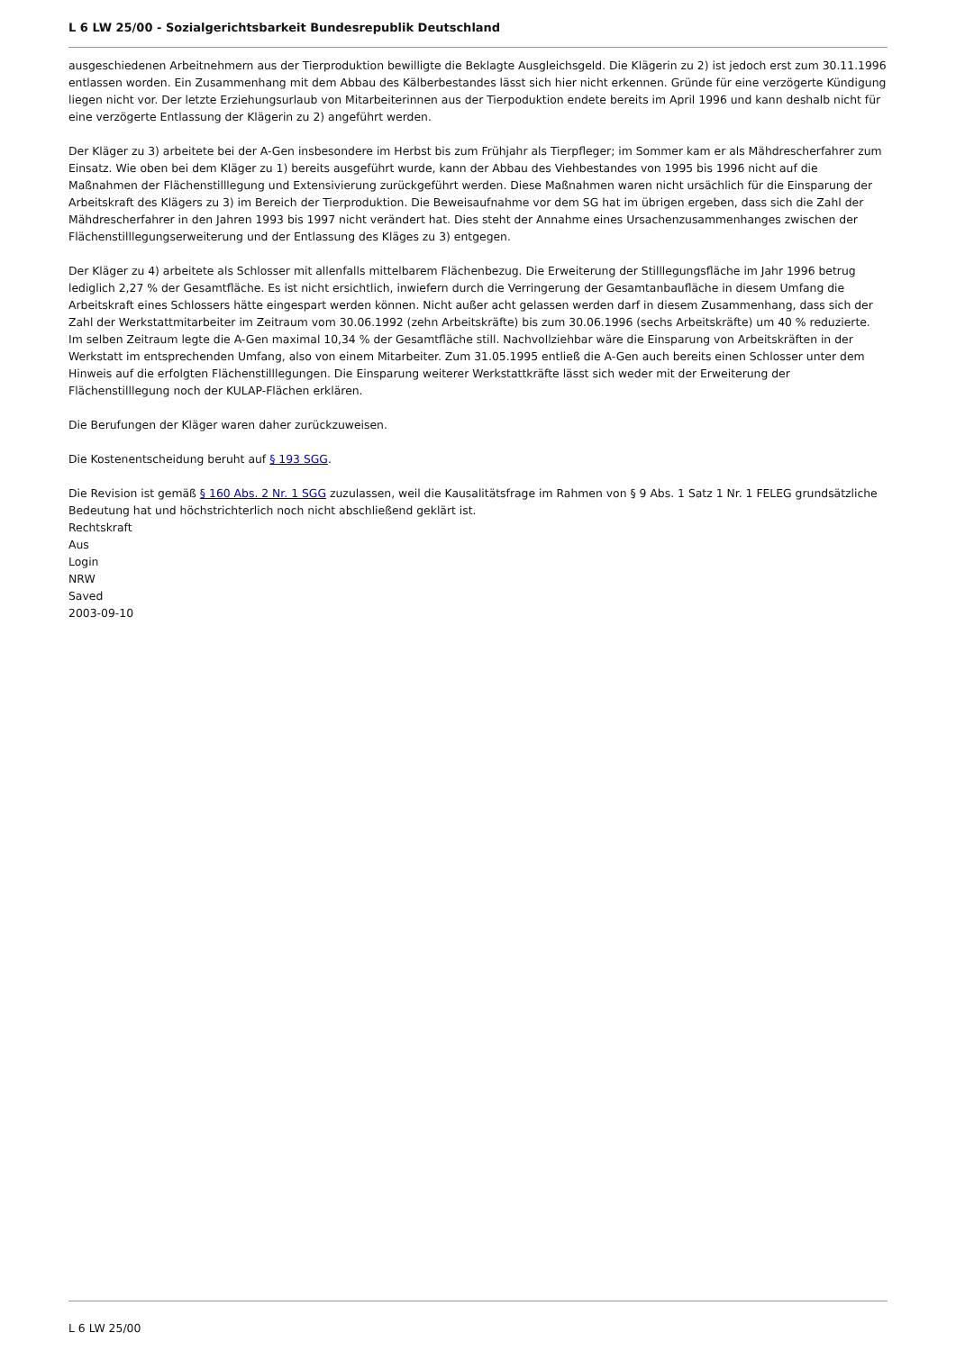L 6 LW 25/00 - Sozialgerichtsbarkeit Bundesrepublik Deutschland
ausgeschiedenen Arbeitnehmern aus der Tierproduktion bewilligte die Beklagte Ausgleichsgeld. Die Klägerin zu 2) ist jedoch erst zum 30.11.1996 entlassen worden. Ein Zusammenhang mit dem Abbau des Kälberbestandes lässt sich hier nicht erkennen. Gründe für eine verzögerte Kündigung liegen nicht vor. Der letzte Erziehungsurlaub von Mitarbeiterinnen aus der Tierpoduktion endete bereits im April 1996 und kann deshalb nicht für eine verzögerte Entlassung der Klägerin zu 2) angeführt werden.
Der Kläger zu 3) arbeitete bei der A-Gen insbesondere im Herbst bis zum Frühjahr als Tierpfleger; im Sommer kam er als Mähdrescherfahrer zum Einsatz. Wie oben bei dem Kläger zu 1) bereits ausgeführt wurde, kann der Abbau des Viehbestandes von 1995 bis 1996 nicht auf die Maßnahmen der Flächenstilllegung und Extensivierung zurückgeführt werden. Diese Maßnahmen waren nicht ursächlich für die Einsparung der Arbeitskraft des Klägers zu 3) im Bereich der Tierproduktion. Die Beweisaufnahme vor dem SG hat im übrigen ergeben, dass sich die Zahl der Mähdrescherfahrer in den Jahren 1993 bis 1997 nicht verändert hat. Dies steht der Annahme eines Ursachenzusammenhanges zwischen der Flächenstilllegungserweiterung und der Entlassung des Kläges zu 3) entgegen.
Der Kläger zu 4) arbeitete als Schlosser mit allenfalls mittelbarem Flächenbezug. Die Erweiterung der Stilllegungsfläche im Jahr 1996 betrug lediglich 2,27 % der Gesamtfläche. Es ist nicht ersichtlich, inwiefern durch die Verringerung der Gesamtanbaufläche in diesem Umfang die Arbeitskraft eines Schlossers hätte eingespart werden können. Nicht außer acht gelassen werden darf in diesem Zusammenhang, dass sich der Zahl der Werkstattmitarbeiter im Zeitraum vom 30.06.1992 (zehn Arbeitskräfte) bis zum 30.06.1996 (sechs Arbeitskräfte) um 40 % reduzierte. Im selben Zeitraum legte die A-Gen maximal 10,34 % der Gesamtfläche still. Nachvollziehbar wäre die Einsparung von Arbeitskräften in der Werkstatt im entsprechenden Umfang, also von einem Mitarbeiter. Zum 31.05.1995 entließ die A-Gen auch bereits einen Schlosser unter dem Hinweis auf die erfolgten Flächenstilllegungen. Die Einsparung weiterer Werkstattkräfte lässt sich weder mit der Erweiterung der Flächenstilllegung noch der KULAP-Flächen erklären.
Die Berufungen der Kläger waren daher zurückzuweisen.
Die Kostenentscheidung beruht auf § 193 SGG.
Die Revision ist gemäß § 160 Abs. 2 Nr. 1 SGG zuzulassen, weil die Kausalitätsfrage im Rahmen von § 9 Abs. 1 Satz 1 Nr. 1 FELEG grundsätzliche Bedeutung hat und höchstrichterlich noch nicht abschließend geklärt ist.
Rechtskraft
Aus
Login
NRW
Saved
2003-09-10
L 6 LW 25/00